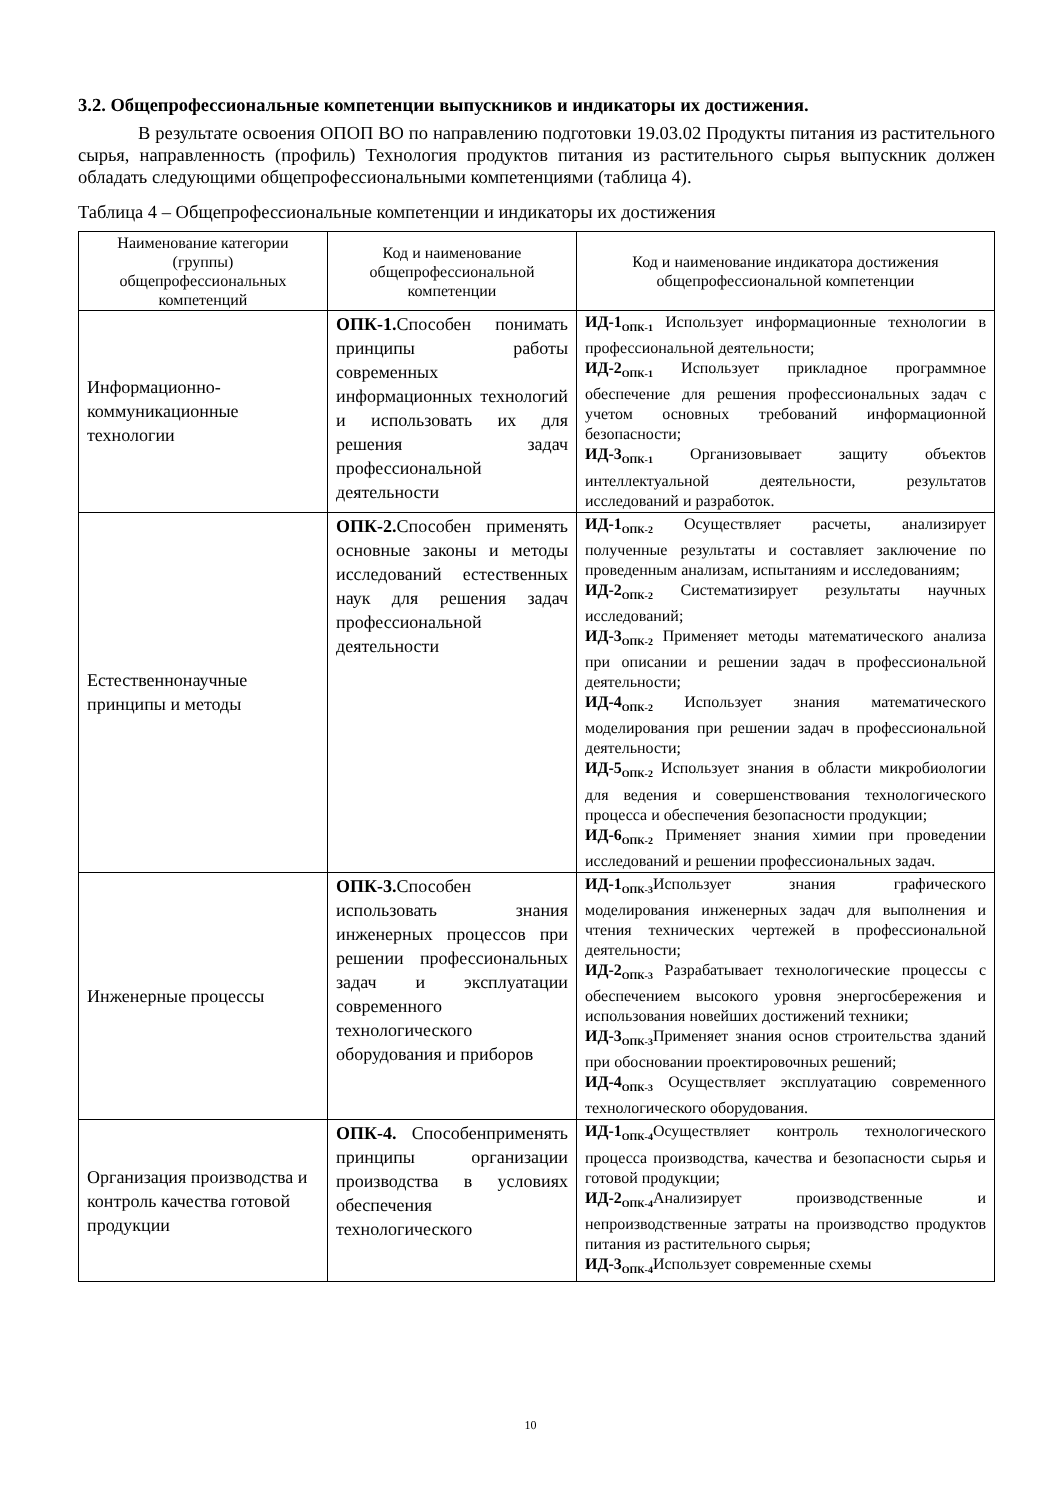3.2. Общепрофессиональные компетенции выпускников и индикаторы их достижения.
В результате освоения ОПОП ВО по направлению подготовки 19.03.02 Продукты питания из растительного сырья, направленность (профиль) Технология продуктов питания из растительного сырья выпускник должен обладать следующими общепрофессиональными компетенциями (таблица 4).
Таблица 4 – Общепрофессиональные компетенции и индикаторы их достижения
| Наименование категории (группы) общепрофессиональных компетенций | Код и наименование общепрофессиональной компетенции | Код и наименование индикатора достижения общепрофессиональной компетенции |
| --- | --- | --- |
| Информационно-коммуникационные технологии | ОПК-1. Способен понимать принципы работы современных информационных технологий и использовать их для решения задач профессиональной деятельности | ИД-1<sub>ОПК-1</sub> Использует информационные технологии в профессиональной деятельности; ИД-2<sub>ОПК-1</sub> Использует прикладное программное обеспечение для решения профессиональных задач с учетом основных требований информационной безопасности; ИД-3<sub>ОПК-1</sub> Организовывает защиту объектов интеллектуальной деятельности, результатов исследований и разработок. |
| Естественнонаучные принципы и методы | ОПК-2. Способен применять основные законы и методы исследований естественных наук для решения задач профессиональной деятельности | ИД-1<sub>ОПК-2</sub> Осуществляет расчеты, анализирует полученные результаты и составляет заключение по проведенным анализам, испытаниям и исследованиям; ИД-2<sub>ОПК-2</sub> Систематизирует результаты научных исследований; ИД-3<sub>ОПК-2</sub> Применяет методы математического анализа при описании и решении задач в профессиональной деятельности; ИД-4<sub>ОПК-2</sub> Использует знания математического моделирования при решении задач в профессиональной деятельности; ИД-5<sub>ОПК-2</sub> Использует знания в области микробиологии для ведения и совершенствования технологического процесса и обеспечения безопасности продукции; ИД-6<sub>ОПК-2</sub> Применяет знания химии при проведении исследований и решении профессиональных задач. |
| Инженерные процессы | ОПК-3. Способен использовать знания инженерных процессов при решении профессиональных задач и эксплуатации современного технологического оборудования и приборов | ИД-1<sub>ОПК-3</sub>Использует знания графического моделирования инженерных задач для выполнения и чтения технических чертежей в профессиональной деятельности; ИД-2<sub>ОПК-3</sub> Разрабатывает технологические процессы с обеспечением высокого уровня энергосбережения и использования новейших достижений техники; ИД-3<sub>ОПК-3</sub>Применяет знания основ строительства зданий при обосновании проектировочных решений; ИД-4<sub>ОПК-3</sub> Осуществляет эксплуатацию современного технологического оборудования. |
| Организация производства и контроль качества готовой продукции | ОПК-4. Способенприменять принципы организации производства в условиях обеспечения технологического | ИД-1<sub>ОПК-4</sub>Осуществляет контроль технологического процесса производства, качества и безопасности сырья и готовой продукции; ИД-2<sub>ОПК-4</sub>Анализирует производственные и непроизводственные затраты на производство продуктов питания из растительного сырья; ИД-3<sub>ОПК-4</sub>Использует современные схемы |
10